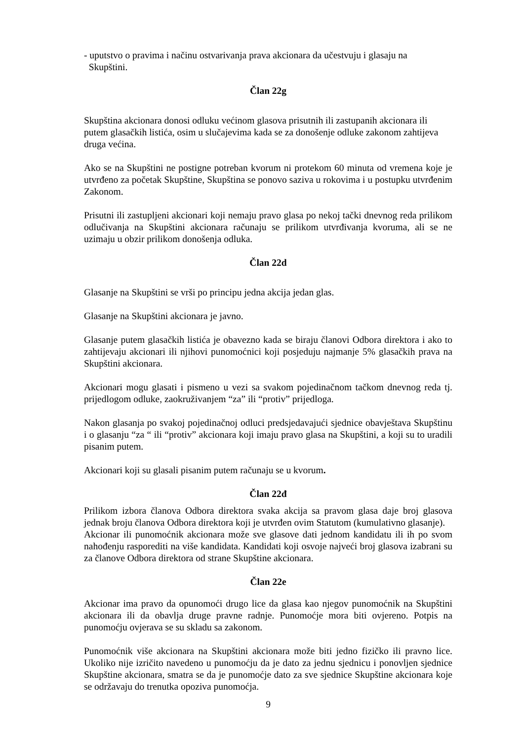- uputstvo o pravima i načinu ostvarivanja prava akcionara da učestvuju i glasaju na
Skupštini.
Član 22g
Skupština akcionara donosi odluku većinom glasova prisutnih ili zastupanih akcionara ili putem glasačkih listića, osim u slučajevima kada se za donošenje odluke zakonom zahtijeva druga većina.
Ako se na Skupštini ne postigne potreban kvorum ni protekom 60 minuta od vremena koje je utvrđeno za početak Skupštine, Skupština se ponovo saziva u rokovima i u postupku utvrđenim Zakonom.
Prisutni ili zastupljeni akcionari koji nemaju pravo glasa po nekoj tački dnevnog reda prilikom odlučivanja na Skupštini akcionara računaju se prilikom utvrđivanja kvoruma, ali se ne uzimaju u obzir prilikom donošenja odluka.
Član 22d
Glasanje na Skupštini se vrši po principu jedna akcija jedan glas.
Glasanje na Skupštini akcionara je javno.
Glasanje putem glasačkih listića je obavezno kada se biraju članovi Odbora direktora i ako to zahtijevaju akcionari ili njihovi punomoćnici koji posjeduju najmanje 5% glasačkih prava na Skupštini akcionara.
Akcionari mogu glasati i pismeno u vezi sa svakom pojedinačnom tačkom dnevnog reda tj. prijedlogom odluke, zaokruživanjem “za” ili “protiv” prijedloga.
Nakon glasanja po svakoj pojedinačnoj odluci predsjedavajući sjednice obavještava Skupštinu i o glasanju “za “ ili “protiv” akcionara koji imaju pravo glasa na Skupštini, a koji su to uradili pisanim putem.
Akcionari koji su glasali pisanim putem računaju se u kvorum.
Član 22đ
Prilikom izbora članova Odbora direktora svaka akcija sa pravom glasa daje broj glasova jednak broju članova Odbora direktora koji je utvrđen ovim Statutom (kumulativno glasanje).
Akcionar ili punomoćnik akcionara može sve glasove dati jednom kandidatu ili ih po svom nahođenju rasporediti na više kandidata. Kandidati koji osvoje najveći broj glasova izabrani su za članove Odbora direktora od strane Skupštine akcionara.
Član 22e
Akcionar ima pravo da opunomoći drugo lice da glasa kao njegov punomoćnik na Skupštini akcionara ili da obavlja druge pravne radnje. Punomoćje mora biti ovjereno. Potpis na punomoćju ovjerava se su skladu sa zakonom.
Punomoćnik više akcionara na Skupštini akcionara može biti jedno fizičko ili pravno lice. Ukoliko nije izričito navedeno u punomoćju da je dato za jednu sjednicu i ponovljen sjednice Skupštine akcionara, smatra se da je punomoćje dato za sve sjednice Skupštine akcionara koje se održavaju do trenutka opoziva punomoćja.
9